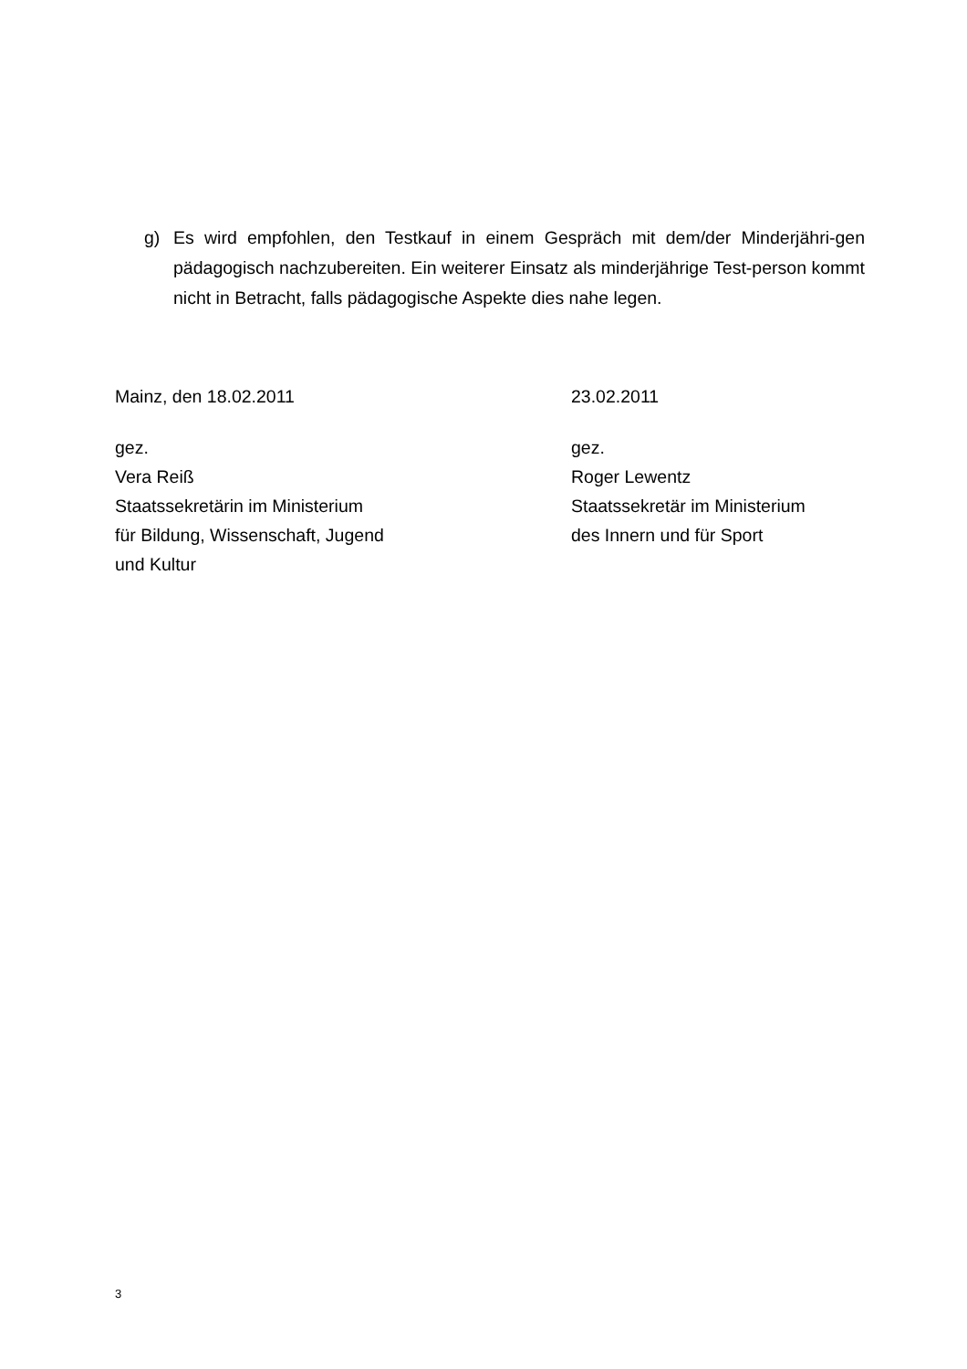g) Es wird empfohlen, den Testkauf in einem Gespräch mit dem/der Minderjähri-gen pädagogisch nachzubereiten. Ein weiterer Einsatz als minderjährige Test-person kommt nicht in Betracht, falls pädagogische Aspekte dies nahe legen.
Mainz, den 18.02.2011
gez.
Vera Reiß
Staatssekretärin im Ministerium
für Bildung, Wissenschaft, Jugend
und Kultur
23.02.2011
gez.
Roger Lewentz
Staatssekretär im Ministerium
des Innern und für Sport
3